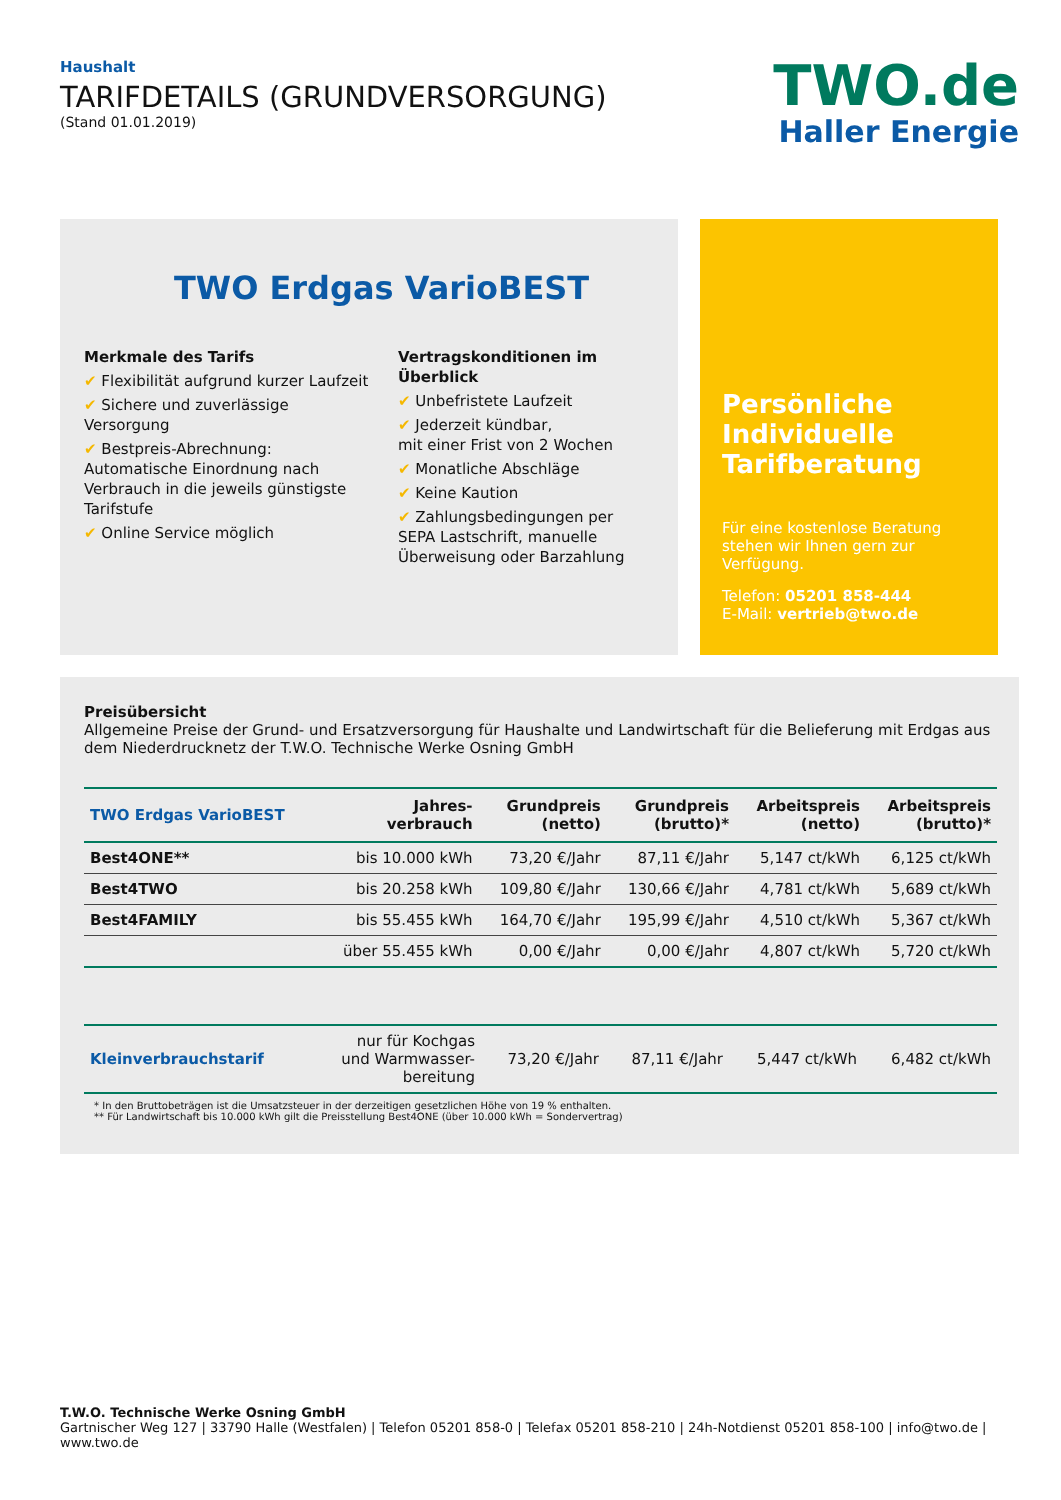Haushalt
TARIFDETAILS (GRUNDVERSORGUNG)
(Stand 01.01.2019)
TWO.de
Haller Energie
TWO Erdgas VarioBEST
Merkmale des Tarifs
✔ Flexibilität aufgrund kurzer Laufzeit
✔ Sichere und zuverlässige Versorgung
✔ Bestpreis-Abrechnung:
Automatische Einordnung nach
Verbrauch in die jeweils günstigste
Tarifstufe
✔ Online Service möglich
Vertragskonditionen im Überblick
✔ Unbefristete Laufzeit
✔ Jederzeit kündbar,
mit einer Frist von 2 Wochen
✔ Monatliche Abschläge
✔ Keine Kaution
✔ Zahlungsbedingungen per
SEPA Lastschrift, manuelle
Überweisung oder Barzahlung
Persönliche Individuelle Tarifberatung
Für eine kostenlose Beratung stehen wir Ihnen gern zur Verfügung.
Telefon: 05201 858-444
E-Mail: vertrieb@two.de
Preisübersicht
Allgemeine Preise der Grund- und Ersatzversorgung für Haushalte und Landwirtschaft für die Belieferung mit Erdgas aus dem Niederdrucknetz der T.W.O. Technische Werke Osning GmbH
| TWO Erdgas VarioBEST | Jahres- verbrauch | Grundpreis (netto) | Grundpreis (brutto)* | Arbeitspreis (netto) | Arbeitspreis (brutto)* |
| --- | --- | --- | --- | --- | --- |
| Best4ONE** | bis 10.000 kWh | 73,20 €/Jahr | 87,11 €/Jahr | 5,147 ct/kWh | 6,125 ct/kWh |
| Best4TWO | bis 20.258 kWh | 109,80 €/Jahr | 130,66 €/Jahr | 4,781 ct/kWh | 5,689 ct/kWh |
| Best4FAMILY | bis 55.455 kWh | 164,70 €/Jahr | 195,99 €/Jahr | 4,510 ct/kWh | 5,367 ct/kWh |
| | über 55.455 kWh | 0,00 €/Jahr | 0,00 €/Jahr | 4,807 ct/kWh | 5,720 ct/kWh |
| Kleinverbrauchstarif | nur für Kochgas und Warmwasser- bereitung | 73,20 €/Jahr | 87,11 €/Jahr | 5,447 ct/kWh | 6,482 ct/kWh |
* In den Bruttobeträgen ist die Umsatzsteuer in der derzeitigen gesetzlichen Höhe von 19 % enthalten.
** Für Landwirtschaft bis 10.000 kWh gilt die Preisstellung Best4ONE (über 10.000 kWh = Sondervertrag)
T.W.O. Technische Werke Osning GmbH
Gartnischer Weg 127 | 33790 Halle (Westfalen) | Telefon 05201 858-0 | Telefax 05201 858-210 | 24h-Notdienst 05201 858-100 | info@two.de | www.two.de